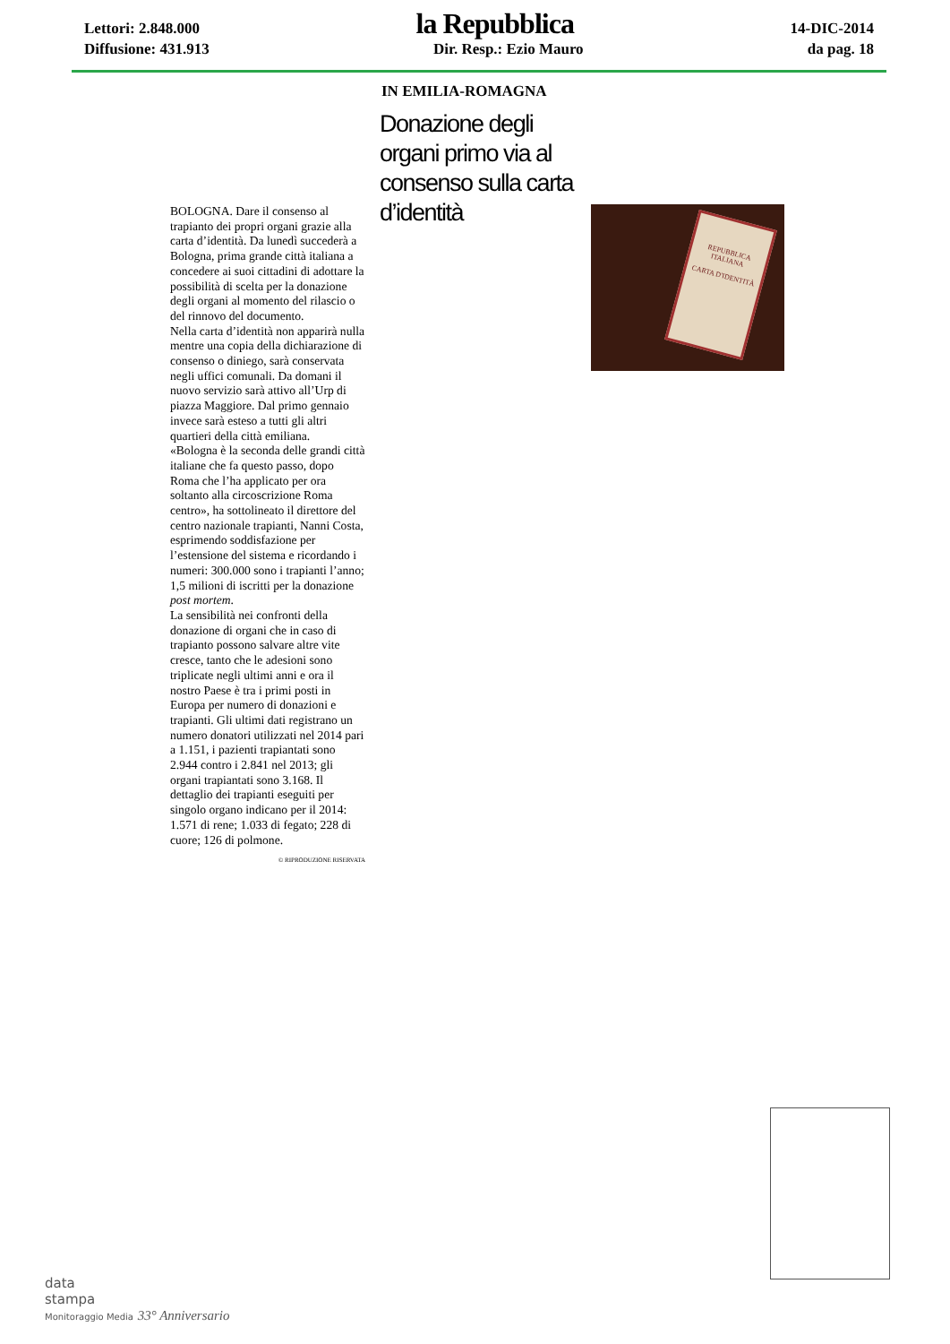Lettori: 2.848.000 la Repubblica 14-DIC-2014
Diffusione: 431.913 Dir. Resp.: Ezio Mauro da pag. 18
IN EMILIA-ROMAGNA
Donazione degli organi primo via al consenso sulla carta d’identità
BOLOGNA. Dare il consenso al trapianto dei propri organi grazie alla carta d’identità. Da lunedì succederà a Bologna, prima grande città italiana a concedere ai suoi cittadini di adottare la possibilità di scelta per la donazione degli organi al momento del rilascio o del rinnovo del documento.
Nella carta d’identità non apparirà nulla mentre una copia della dichiarazione di consenso o diniego, sarà conservata negli uffici comunali. Da domani il nuovo servizio sarà attivo all’Urp di piazza Maggiore. Dal primo gennaio invece sarà esteso a tutti gli altri quartieri della città emiliana.
«Bologna è la seconda delle grandi città italiane che fa questo passo, dopo Roma che l’ha applicato per ora soltanto alla circoscrizione Roma centro», ha sottolineato il direttore del centro nazionale trapianti, Nanni Costa, esprimendo soddisfazione per l’estensione del sistema e ricordando i numeri: 300.000 sono i trapianti l’anno; 1,5 milioni di iscritti per la donazione post mortem.
La sensibilità nei confronti della donazione di organi che in caso di trapianto possono salvare altre vite cresce, tanto che le adesioni sono triplicate negli ultimi anni e ora il nostro Paese è tra i primi posti in Europa per numero di donazioni e trapianti. Gli ultimi dati registrano un numero donatori utilizzati nel 2014 pari a 1.151, i pazienti trapiantati sono 2.944 contro i 2.841 nel 2013; gli organi trapiantati sono 3.168. Il dettaglio dei trapianti eseguiti per singolo organo indicano per il 2014: 1.571 di rene; 1.033 di fegato; 228 di cuore; 126 di polmone.
© RIPRODUZIONE RISERVATA
REPUBBLICA ITALIANA
CARTA D'IDENTITÀ
data
stampa
Monitoraggio Media 33° Anniversario